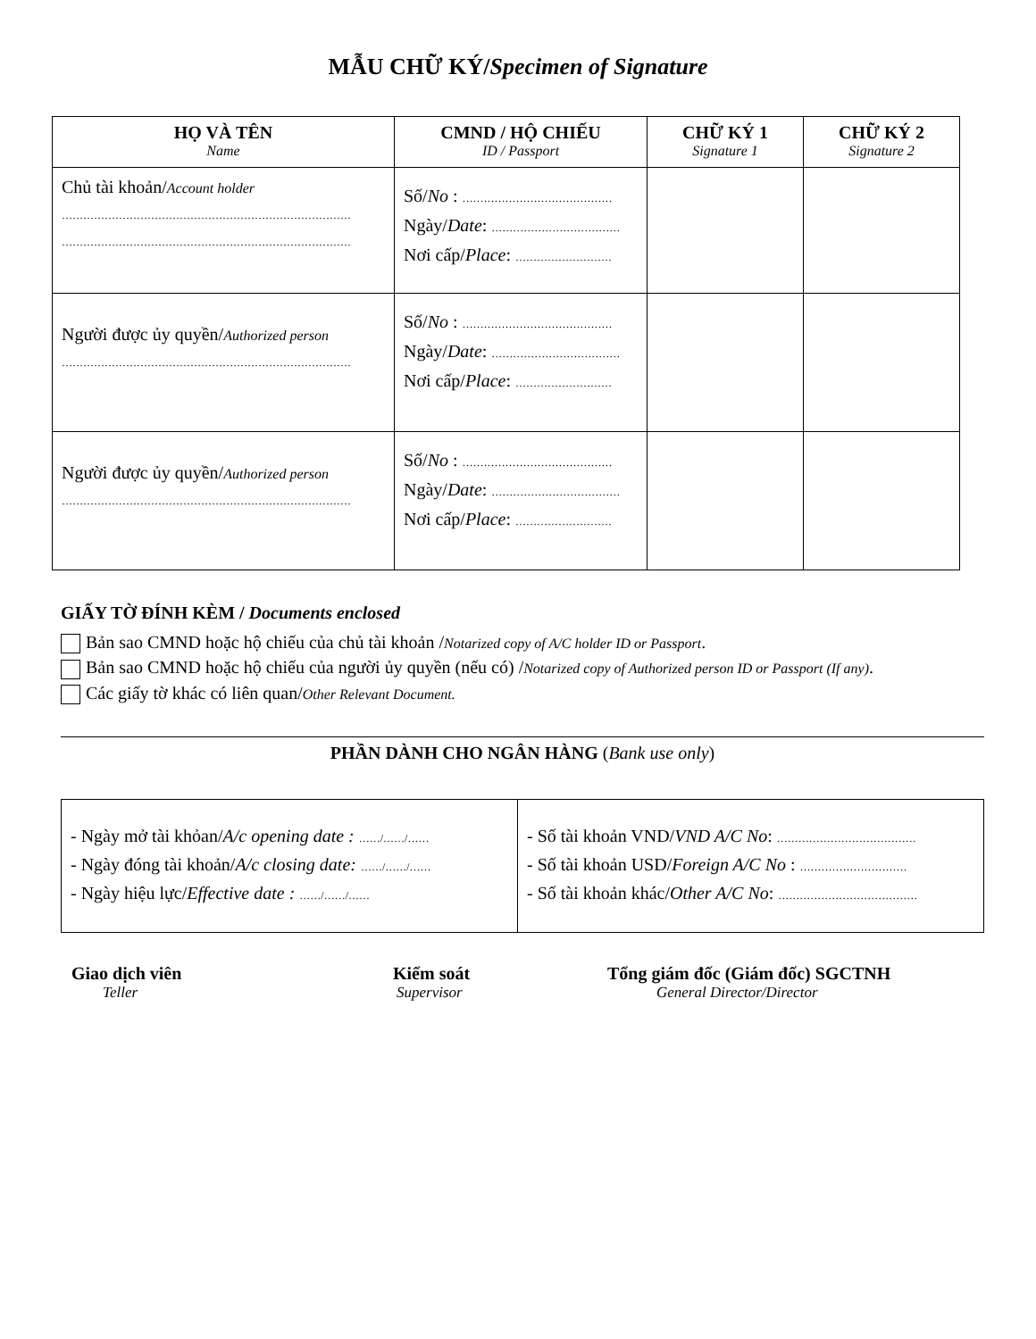MẪU CHỮ KÝ/Specimen of Signature
| HỌ VÀ TÊN Name | CMND / HỘ CHIẾU ID / Passport | CHỮ KÝ 1 Signature 1 | CHỮ KÝ 2 Signature 2 |
| --- | --- | --- | --- |
| Chủ tài khoản/ Account holder ……………………………………………………………………… ……………………………………………………………………… | Số/ No : …………………………………… Ngày/ Date : ……………………………… Nơi cấp/ Place : ……………………… | | |
| Người được ủy quyền/ Authorized person ……………………………………………………………………… | Số/ No : …………………………………… Ngày/ Date : ……………………………… Nơi cấp/ Place : ……………………… | | |
| Người được ủy quyền/ Authorized person ……………………………………………………………………… | Số/ No : …………………………………… Ngày/ Date : ……………………………… Nơi cấp/ Place : ……………………… | | |
GIẤY TỜ ĐÍNH KÈM / Documents enclosed
Bản sao CMND hoặc hộ chiếu của chủ tài khoản /Notarized copy of A/C holder ID or Passport.
Bản sao CMND hoặc hộ chiếu của người ủy quyền (nếu có) /Notarized copy of Authorized person ID or Passport (If any).
Các giấy tờ khác có liên quan/Other Relevant Document.
PHẦN DÀNH CHO NGÂN HÀNG (Bank use only)
| - Ngày mở tài khỏan/ A/c opening date : ……/……/…… - Ngày đóng tài khoản/ A/c closing date: ……/……/…… - Ngày hiệu lực/ Effective date : ……/……/…… | - Số tài khoản VND/ VND A/C No : ………………………………… - Số tài khoản USD/ Foreign A/C No : ………………………… - Số tài khoản khác/ Other A/C No : ………………………………… |
Giao dịch viên
Teller
Kiểm soát
Supervisor
Tổng giám đốc (Giám đốc) SGCTNH
General Director/Director